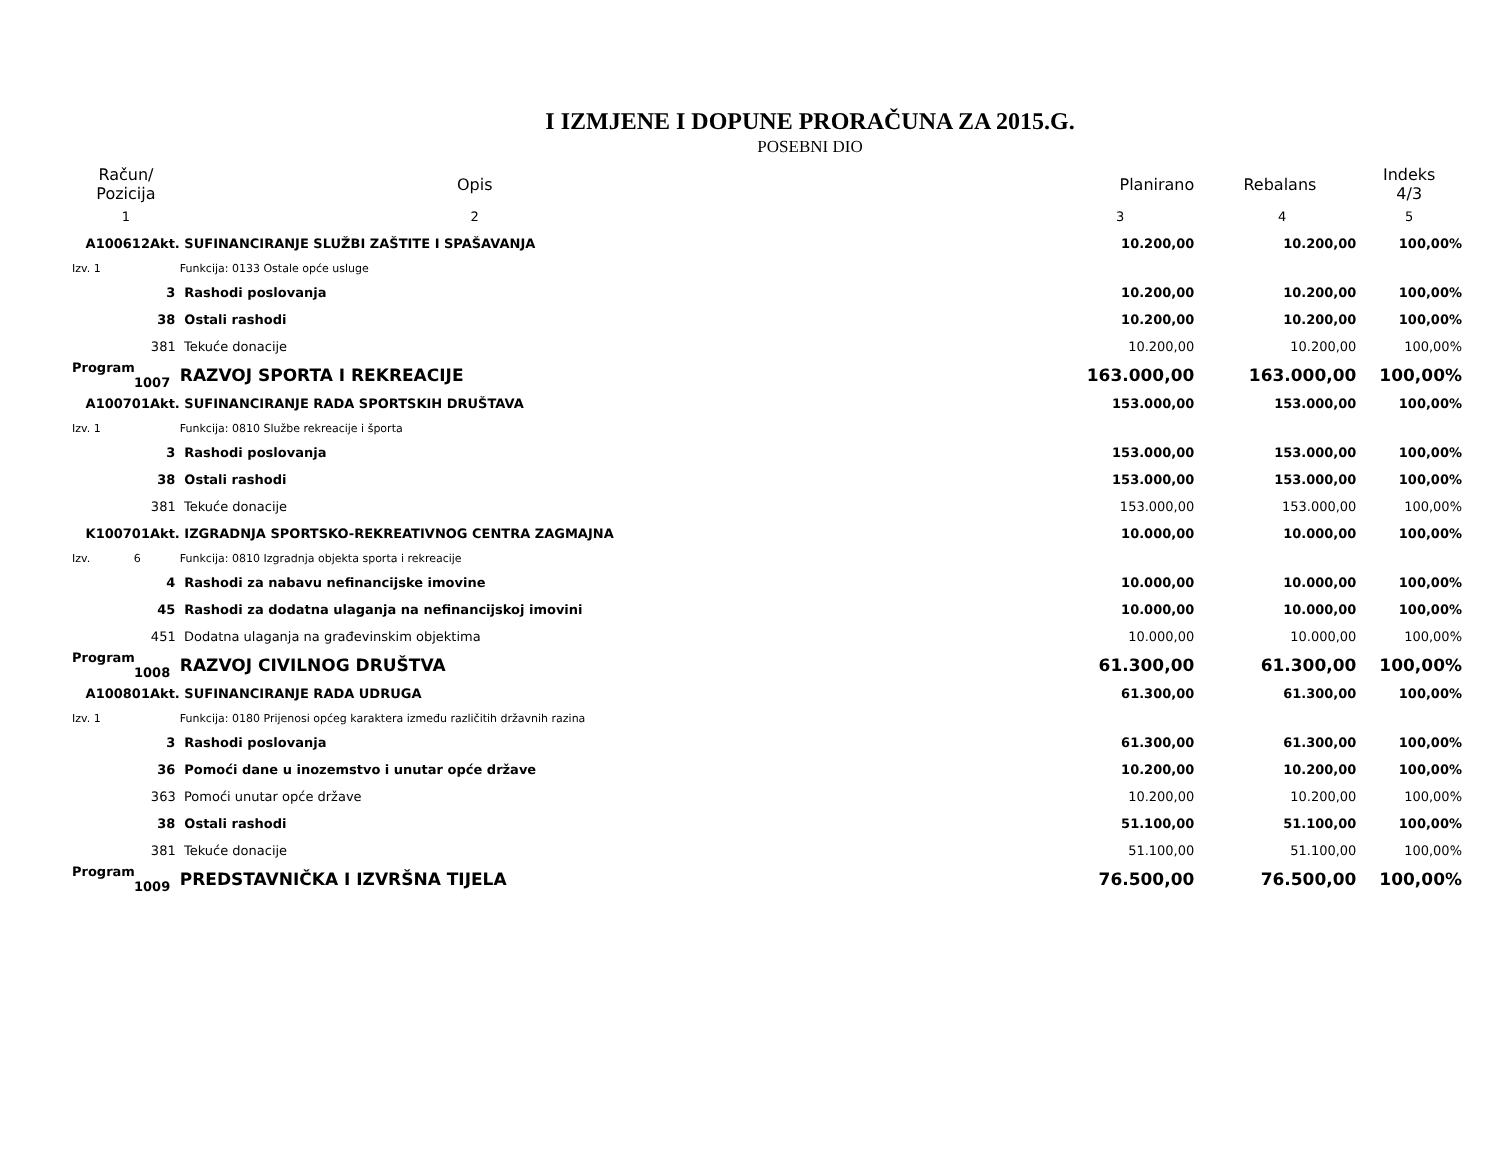I IZMJENE I DOPUNE PRORAČUNA ZA 2015.G.
POSEBNI DIO
| Račun/ Pozicija | Opis | Planirano | Rebalans | Indeks 4/3 |
| --- | --- | --- | --- | --- |
| 1 | 2 | 3 | 4 | 5 |
| A100612Akt. | SUFINANCIRANJE SLUŽBI ZAŠTITE I SPAŠAVANJA | 10.200,00 | 10.200,00 | 100,00% |
| Izv. 1 | Funkcija: 0133 Ostale opće usluge | | | |
| 3 | Rashodi poslovanja | 10.200,00 | 10.200,00 | 100,00% |
| 38 | Ostali rashodi | 10.200,00 | 10.200,00 | 100,00% |
| 381 | Tekuće donacije | 10.200,00 | 10.200,00 | 100,00% |
| Program 1007 | RAZVOJ SPORTA I REKREACIJE | 163.000,00 | 163.000,00 | 100,00% |
| A100701Akt. | SUFINANCIRANJE RADA SPORTSKIH DRUŠTAVA | 153.000,00 | 153.000,00 | 100,00% |
| Izv. 1 | Funkcija: 0810 Službe rekreacije i športa | | | |
| 3 | Rashodi poslovanja | 153.000,00 | 153.000,00 | 100,00% |
| 38 | Ostali rashodi | 153.000,00 | 153.000,00 | 100,00% |
| 381 | Tekuće donacije | 153.000,00 | 153.000,00 | 100,00% |
| K100701Akt. | IZGRADNJA SPORTSKO-REKREATIVNOG CENTRA ZAGMAJNA | 10.000,00 | 10.000,00 | 100,00% |
| Izv. 6 | Funkcija: 0810 Izgradnja objekta sporta i rekreacije | | | |
| 4 | Rashodi za nabavu nefinancijske imovine | 10.000,00 | 10.000,00 | 100,00% |
| 45 | Rashodi za dodatna ulaganja na nefinancijskoj imovini | 10.000,00 | 10.000,00 | 100,00% |
| 451 | Dodatna ulaganja na građevinskim objektima | 10.000,00 | 10.000,00 | 100,00% |
| Program 1008 | RAZVOJ CIVILNOG DRUŠTVA | 61.300,00 | 61.300,00 | 100,00% |
| A100801Akt. | SUFINANCIRANJE RADA UDRUGA | 61.300,00 | 61.300,00 | 100,00% |
| Izv. 1 | Funkcija: 0180 Prijenosi općeg karaktera između različitih državnih razina | | | |
| 3 | Rashodi poslovanja | 61.300,00 | 61.300,00 | 100,00% |
| 36 | Pomoći dane u inozemstvo i unutar opće države | 10.200,00 | 10.200,00 | 100,00% |
| 363 | Pomoći unutar opće države | 10.200,00 | 10.200,00 | 100,00% |
| 38 | Ostali rashodi | 51.100,00 | 51.100,00 | 100,00% |
| 381 | Tekuće donacije | 51.100,00 | 51.100,00 | 100,00% |
| Program 1009 | PREDSTAVNIČKA I IZVRŠNA TIJELA | 76.500,00 | 76.500,00 | 100,00% |